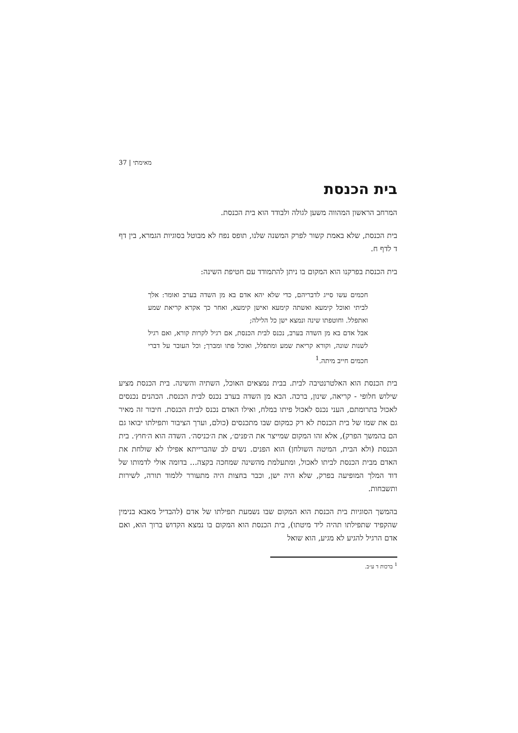מאימתי | 37
בית הכנסת
המרחב הראשון המהווה משען לגולה ולבודד הוא בית הכנסת.
בית הכנסת, שלא באמת קשור לפרק המשנה שלנו, תופס נפח לא מבוטל בסוגיות הגמרא, בין דף ד לדף ח.
בית הכנסת בפרקנו הוא המקום בו ניתן להתמודד עם חטיפת השינה:
חכמים עשו סייג לדבריהם, כדי שלא יהא אדם בא מן השדה בערב ואומר: אלך לביתי ואוכל קימעא ואשתה קימעא ואישן קימעא, ואחר כך אקרא קריאת שמע ואתפלל. וחוטפתו שינה ונמצא ישן כל הלילה;
אבל אדם בא מן השדה בערב, נכנס לבית הכנסת, אם רגיל לקרות קורא, ואם רגיל לשנות שונה, וקורא קריאת שמע ומתפלל, ואוכל פתו ומברך; וכל העובר על דברי חכמים חייב מיתה.<sup>1</sup>
בית הכנסת הוא האלטרנטיבה לבית. בבית נמצאים האוכל, השתיה והשינה. בית הכנסת מציע שילוש חלופי - קריאה, שינון, ברכה. הבא מן השדה בערב נכנס לבית הכנסת. הכהנים נכנסים לאכול בתרומתם, העני נכנס לאכול פיתו במלח, ואילו האדם נכנס לבית הכנסת. חיבור זה מאיר גם את שמו של בית הכנסת לא רק כמקום שבו מתכנסים (כולם, וערך הציבור ותפילתו יבואו גם הם בהמשך הפרק), אלא זהו המקום שמייצר את ה׳פנים׳, את ה׳כניסה׳. השדה הוא ה׳חוץ׳. בית הכנסת (ולא הבית, המיטה השולחן) הוא הפנים. נשים לב שהברייתא אפילו לא שולחת את האדם מבית הכנסת לביתו לאכול, ומתעלמת מהשינה שמחכה בקצה... בדומה אולי לדמותו של דוד המלך המופיעה בפרק, שלא היה ישן, וכבר בחצות היה מתעורר ללמוד תורה, לשירות ותשבחות.
בהמשך הסוגיות בית הכנסת הוא המקום שבו נשמעת תפילתו של אדם (להבדיל מאבא בנימין שהקפיד שתפילתו תהיה ליד מיטתו), בית הכנסת הוא המקום בו נמצא הקדוש ברוך הוא, ואם אדם הרגיל להגיע לא מגיע, הוא שואל
<sup>1</sup> ברכות ד ע״ב.